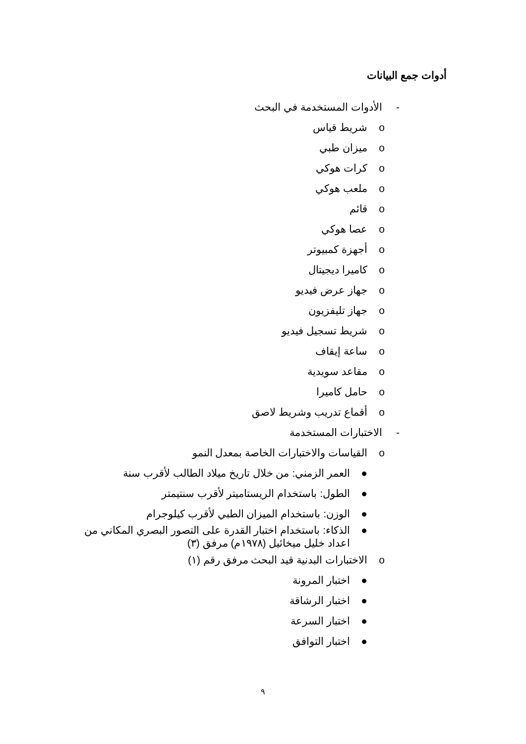أدوات جمع البيانات
- الأدوات المستخدمة في البحث
o شريط قياس
o ميزان طبي
o كرات هوكي
o ملعب هوكي
o قائم
o عصا هوكي
o أجهزة كمبيوتر
o كاميرا ديجيتال
o جهاز عرض فيديو
o جهاز تليفزيون
o شريط تسجيل فيديو
o ساعة إيقاف
o مقاعد سويدية
o حامل كاميرا
o أقماع تدريب وشريط لاصق
- الاختبارات المستخدمة
o القياسات والاختبارات الخاصة بمعدل النمو
● العمر الزمني: من خلال تاريخ ميلاد الطالب لأقرب سنة
● الطول: باستخدام الريستاميتر لأقرب سنتيمتر
● الوزن: باستخدام الميزان الطبي لأقرب كيلوجرام
● الذكاء: باستخدام اختبار القدرة على التصور البصري المكاني من
اعداد خليل ميخائيل (١٩٧٨م) مرفق (٣)
o الاختبارات البدنية قيد البحث مرفق رقم (١)
● اختبار المرونة
● اختبار الرشاقة
● اختبار السرعة
● اختبار التوافق
٩